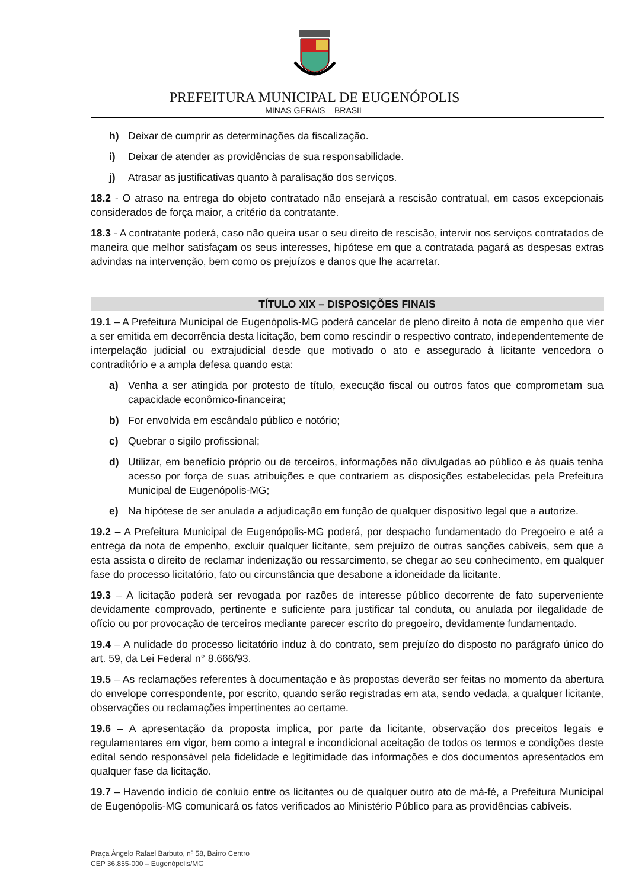PREFEITURA MUNICIPAL DE EUGENÓPOLIS
MINAS GERAIS – BRASIL
h) Deixar de cumprir as determinações da fiscalização.
i) Deixar de atender as providências de sua responsabilidade.
j) Atrasar as justificativas quanto à paralisação dos serviços.
18.2 - O atraso na entrega do objeto contratado não ensejará a rescisão contratual, em casos excepcionais considerados de força maior, a critério da contratante.
18.3 - A contratante poderá, caso não queira usar o seu direito de rescisão, intervir nos serviços contratados de maneira que melhor satisfaçam os seus interesses, hipótese em que a contratada pagará as despesas extras advindas na intervenção, bem como os prejuízos e danos que lhe acarretar.
TÍTULO XIX – DISPOSIÇÕES FINAIS
19.1 – A Prefeitura Municipal de Eugenópolis-MG poderá cancelar de pleno direito à nota de empenho que vier a ser emitida em decorrência desta licitação, bem como rescindir o respectivo contrato, independentemente de interpelação judicial ou extrajudicial desde que motivado o ato e assegurado à licitante vencedora o contraditório e a ampla defesa quando esta:
a) Venha a ser atingida por protesto de título, execução fiscal ou outros fatos que comprometam sua capacidade econômico-financeira;
b) For envolvida em escândalo público e notório;
c) Quebrar o sigilo profissional;
d) Utilizar, em benefício próprio ou de terceiros, informações não divulgadas ao público e às quais tenha acesso por força de suas atribuições e que contrariem as disposições estabelecidas pela Prefeitura Municipal de Eugenópolis-MG;
e) Na hipótese de ser anulada a adjudicação em função de qualquer dispositivo legal que a autorize.
19.2 – A Prefeitura Municipal de Eugenópolis-MG poderá, por despacho fundamentado do Pregoeiro e até a entrega da nota de empenho, excluir qualquer licitante, sem prejuízo de outras sanções cabíveis, sem que a esta assista o direito de reclamar indenização ou ressarcimento, se chegar ao seu conhecimento, em qualquer fase do processo licitatório, fato ou circunstância que desabone a idoneidade da licitante.
19.3 – A licitação poderá ser revogada por razões de interesse público decorrente de fato superveniente devidamente comprovado, pertinente e suficiente para justificar tal conduta, ou anulada por ilegalidade de ofício ou por provocação de terceiros mediante parecer escrito do pregoeiro, devidamente fundamentado.
19.4 – A nulidade do processo licitatório induz à do contrato, sem prejuízo do disposto no parágrafo único do art. 59, da Lei Federal n° 8.666/93.
19.5 – As reclamações referentes à documentação e às propostas deverão ser feitas no momento da abertura do envelope correspondente, por escrito, quando serão registradas em ata, sendo vedada, a qualquer licitante, observações ou reclamações impertinentes ao certame.
19.6 – A apresentação da proposta implica, por parte da licitante, observação dos preceitos legais e regulamentares em vigor, bem como a integral e incondicional aceitação de todos os termos e condições deste edital sendo responsável pela fidelidade e legitimidade das informações e dos documentos apresentados em qualquer fase da licitação.
19.7 – Havendo indício de conluio entre os licitantes ou de qualquer outro ato de má-fé, a Prefeitura Municipal de Eugenópolis-MG comunicará os fatos verificados ao Ministério Público para as providências cabíveis.
Praça Ângelo Rafael Barbuto, nº 58, Bairro Centro
CEP 36.855-000 – Eugenópolis/MG